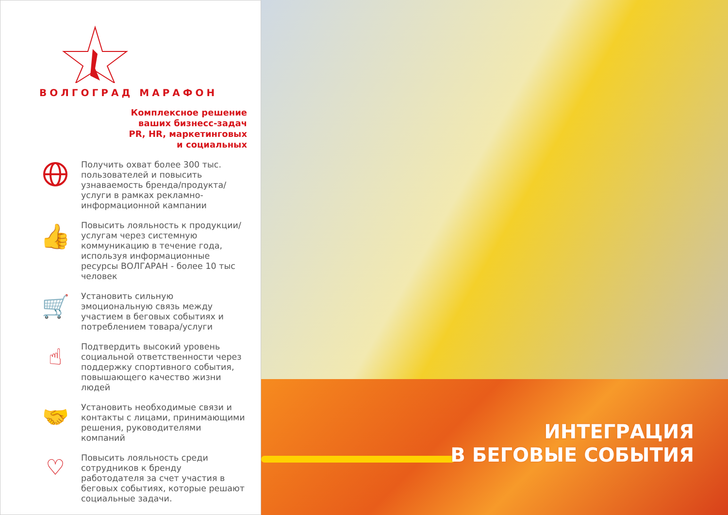ВОЛГОГРАД МАРАФОН
Комплексное решение
ваших бизнесс-задач
PR, HR, маркетинговых
и социальных
Получить охват более 300 тыс. пользователей и повысить узнаваемость бренда/продукта/услуги в рамках рекламно-информационной кампании
👍
Повысить лояльность к продукции/услугам через системную коммуникацию в течение года, используя информационные ресурсы ВОЛГАРАН - более 10 тыс человек
🛒
Установить сильную эмоциональную связь между участием в беговых событиях и потреблением товара/услуги
☝
Подтвердить высокий уровень социальной ответственности через поддержку спортивного события, повышающего качество жизни людей
🤝
Установить необходимые связи и контакты с лицами, принимающими решения, руководителями компаний
♡
Повысить лояльность среди сотрудников к бренду работодателя за счет участия в беговых событиях, которые решают социальные задачи.
ИНТЕГРАЦИЯ
В БЕГОВЫЕ СОБЫТИЯ